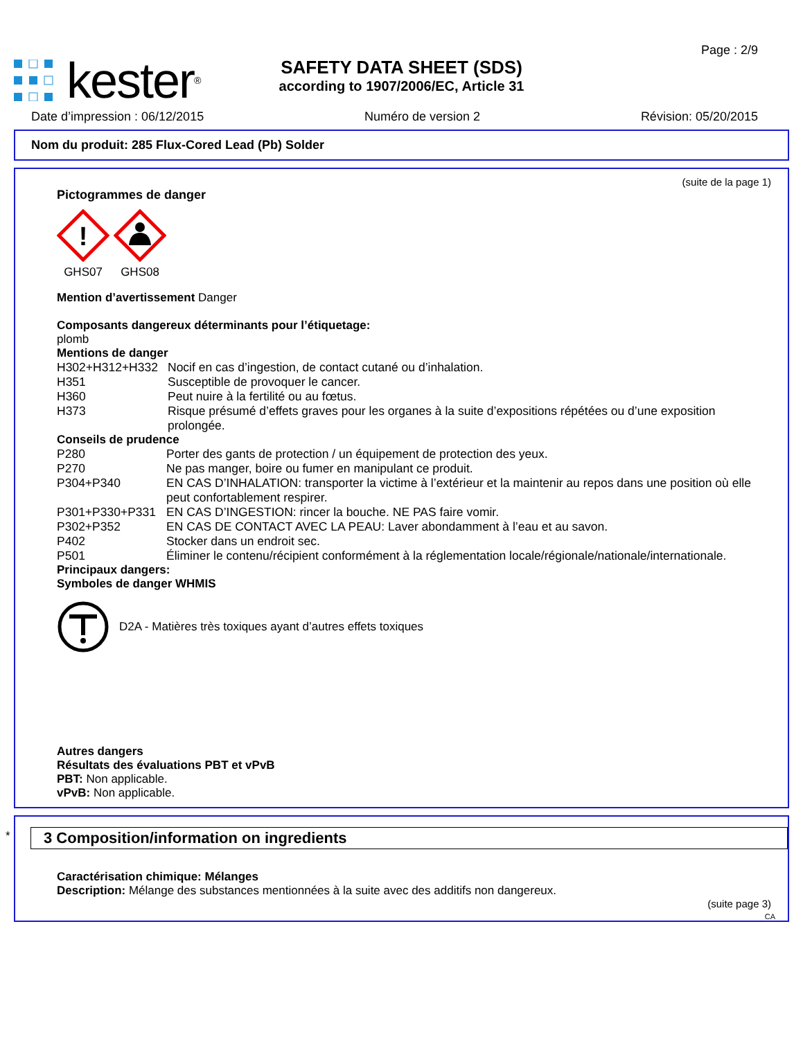kester<sup>®</sup>
Page : 2/9
SAFETY DATA SHEET (SDS)
according to 1907/2006/EC, Article 31
Date d’impression : 06/12/2015 Numéro de version 2 Révision: 05/20/2015
Nom du produit: 285 Flux-Cored Lead (Pb) Solder
(suite de la page 1)
Pictogrammes de danger
!
GHS07
GHS08
Mention d’avertissement Danger
Composants dangereux déterminants pour l’étiquetage:
plomb
Mentions de danger
| H302+H312+H332 | Nocif en cas d’ingestion, de contact cutané ou d’inhalation. |
| H351 | Susceptible de provoquer le cancer. |
| H360 | Peut nuire à la fertilité ou au fœtus. |
| H373 | Risque présumé d’effets graves pour les organes à la suite d’expositions répétées ou d’une exposition prolongée. |
Conseils de prudence
| P280 | Porter des gants de protection / un équipement de protection des yeux. |
| P270 | Ne pas manger, boire ou fumer en manipulant ce produit. |
| P304+P340 | EN CAS D’INHALATION: transporter la victime à l’extérieur et la maintenir au repos dans une position où elle peut confortablement respirer. |
| P301+P330+P331 | EN CAS D’INGESTION: rincer la bouche. NE PAS faire vomir. |
| P302+P352 | EN CAS DE CONTACT AVEC LA PEAU: Laver abondamment à l’eau et au savon. |
| P402 | Stocker dans un endroit sec. |
| P501 | Éliminer le contenu/récipient conformément à la réglementation locale/régionale/nationale/internationale. |
Principaux dangers:
Symboles de danger WHMIS
D2A - Matières très toxiques ayant d’autres effets toxiques
Autres dangers
Résultats des évaluations PBT et vPvB
PBT: Non applicable.
vPvB: Non applicable.
*
3 Composition/information on ingredients
Caractérisation chimique: Mélanges
Description: Mélange des substances mentionnées à la suite avec des additifs non dangereux.
(suite page 3)
CA